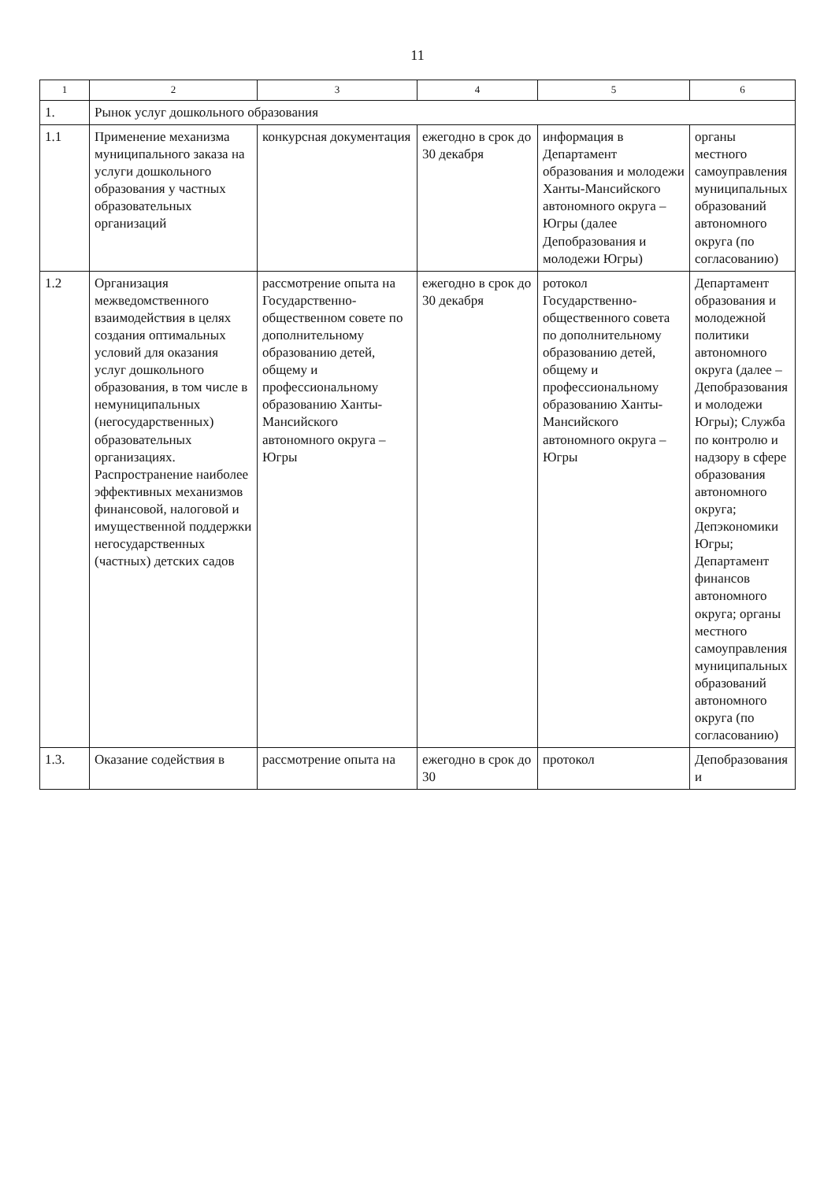11
| 1 | 2 | 3 | 4 | 5 | 6 |
| --- | --- | --- | --- | --- | --- |
| 1. | Рынок услуг дошкольного образования | | | | |
| 1.1 | Применение механизма муниципального заказа на услуги дошкольного образования у частных образовательных организаций | конкурсная документация | ежегодно в срок до 30 декабря | информация в Департамент образования и молодежи Ханты-Мансийского автономного округа – Югры (далее Депобразования и молодежи Югры) | органы местного самоуправления муниципальных образований автономного округа (по согласованию) |
| 1.2 | Организация межведомственного взаимодействия в целях создания оптимальных условий для оказания услуг дошкольного образования, в том числе в немуниципальных (негосударственных) образовательных организациях. Распространение наиболее эффективных механизмов финансовой, налоговой и имущественной поддержки негосударственных (частных) детских садов | рассмотрение опыта на Государственно-общественном совете по дополнительному образованию детей, общему и профессиональному образованию Ханты-Мансийского автономного округа – Югры | ежегодно в срок до 30 декабря | ротокол Государственно-общественного совета по дополнительному образованию детей, общему и профессиональному образованию Ханты-Мансийского автономного округа – Югры | Департамент образования и молодежной политики автономного округа (далее – Депобразования и молодежи Югры); Служба по контролю и надзору в сфере образования автономного округа; Депэкономики Югры; Департамент финансов автономного округа; органы местного самоуправления муниципальных образований автономного округа (по согласованию) |
| 1.3. | Оказание содействия в | рассмотрение опыта на | ежегодно в срок до 30 | протокол | Депобразования и |